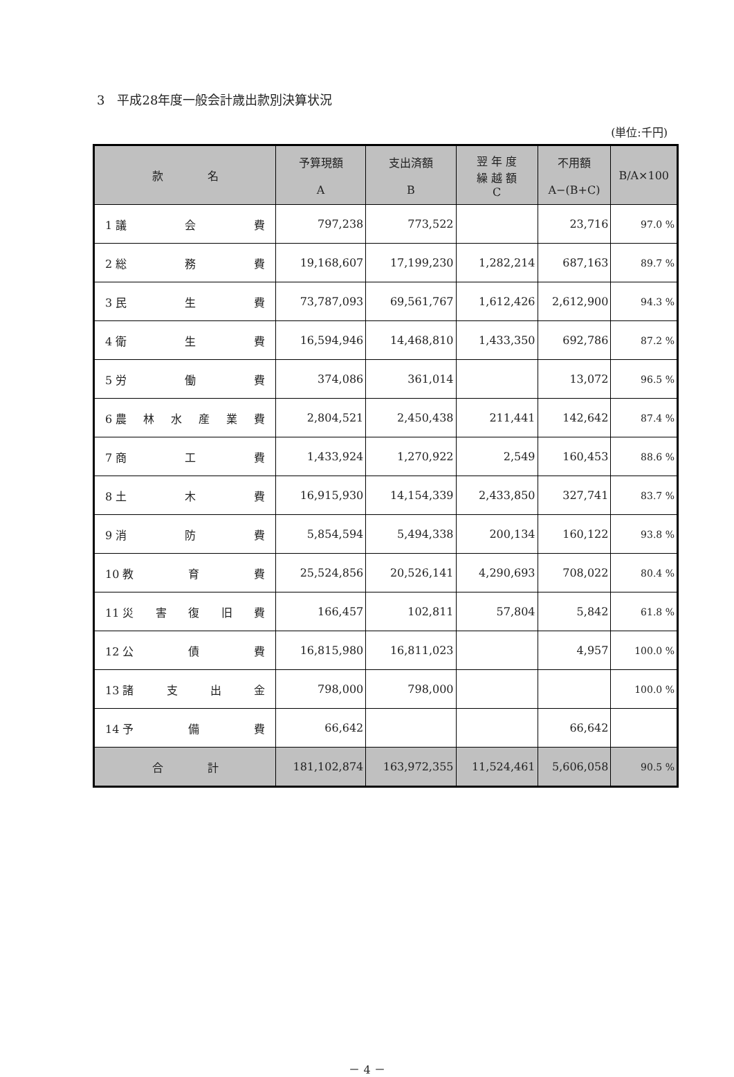3　平成28年度一般会計歳出款別決算状況
(単位:千円)
| 款 名 | 予算現額 A | 支出済額 B | 翌 年 度 繰 越 額 C | 不用額 A−(B+C) | B/A×100 |
| --- | --- | --- | --- | --- | --- |
| 1 議 会 費 | 797,238 | 773,522 | | 23,716 | 97.0 % |
| 2 総 務 費 | 19,168,607 | 17,199,230 | 1,282,214 | 687,163 | 89.7 % |
| 3 民 生 費 | 73,787,093 | 69,561,767 | 1,612,426 | 2,612,900 | 94.3 % |
| 4 衛 生 費 | 16,594,946 | 14,468,810 | 1,433,350 | 692,786 | 87.2 % |
| 5 労 働 費 | 374,086 | 361,014 | | 13,072 | 96.5 % |
| 6 農 林 水 産 業 費 | 2,804,521 | 2,450,438 | 211,441 | 142,642 | 87.4 % |
| 7 商 工 費 | 1,433,924 | 1,270,922 | 2,549 | 160,453 | 88.6 % |
| 8 土 木 費 | 16,915,930 | 14,154,339 | 2,433,850 | 327,741 | 83.7 % |
| 9 消 防 費 | 5,854,594 | 5,494,338 | 200,134 | 160,122 | 93.8 % |
| 10 教 育 費 | 25,524,856 | 20,526,141 | 4,290,693 | 708,022 | 80.4 % |
| 11 災 害 復 旧 費 | 166,457 | 102,811 | 57,804 | 5,842 | 61.8 % |
| 12 公 債 費 | 16,815,980 | 16,811,023 | | 4,957 | 100.0 % |
| 13 諸 支 出 金 | 798,000 | 798,000 | | | 100.0 % |
| 14 予 備 費 | 66,642 | | | 66,642 | |
| 合 計 | 181,102,874 | 163,972,355 | 11,524,461 | 5,606,058 | 90.5 % |
－ 4 －